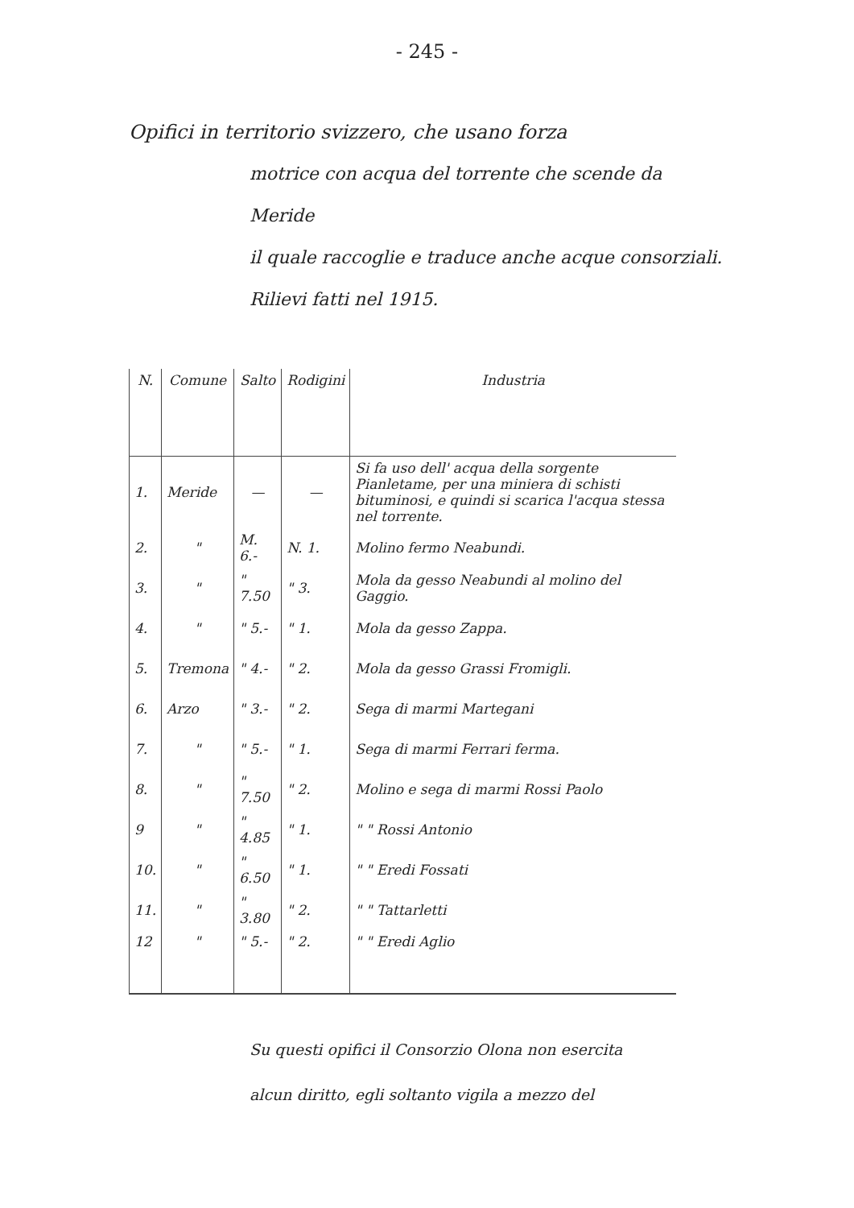- 245 -
Opifici in territorio svizzero, che usano forza
motrice con acqua del torrente che scende da Meride
il quale raccoglie e traduce anche acque consorziali.
Rilievi fatti nel 1915.
| N. | Comune | Salto | Rodigini | Industria |
| --- | --- | --- | --- | --- |
| 1. | Meride | — | — | Si fa uso dell' acqua della sorgente Pianletame, per una miniera di schisti bituminosi, e quindi si scarica l'acqua stessa nel torrente. |
| 2. | " | M. 6.- | N. 1. | Molino fermo Neabundi. |
| 3. | " | " 7.50 | " 3. | Mola da gesso Neabundi al molino del Gaggio. |
| 4. | " | " 5.- | " 1. | Mola da gesso Zappa. |
| 5. | Tremona | " 4.- | " 2. | Mola da gesso Grassi Fromigli. |
| 6. | Arzo | " 3.- | " 2. | Sega di marmi Martegani |
| 7. | " | " 5.- | " 1. | Sega di marmi Ferrari ferma. |
| 8. | " | " 7.50 | " 2. | Molino e sega di marmi Rossi Paolo |
| 9 | " | " 4.85 | " 1. | " " Rossi Antonio |
| 10. | " | " 6.50 | " 1. | " " Eredi Fossati |
| 11. | " | " 3.80 | " 2. | " " Tattarletti |
| 12 | " | " 5.- | " 2. | " " Eredi Aglio |
Su questi opifici il Consorzio Olona non esercita
alcun diritto, egli soltanto vigila a mezzo del